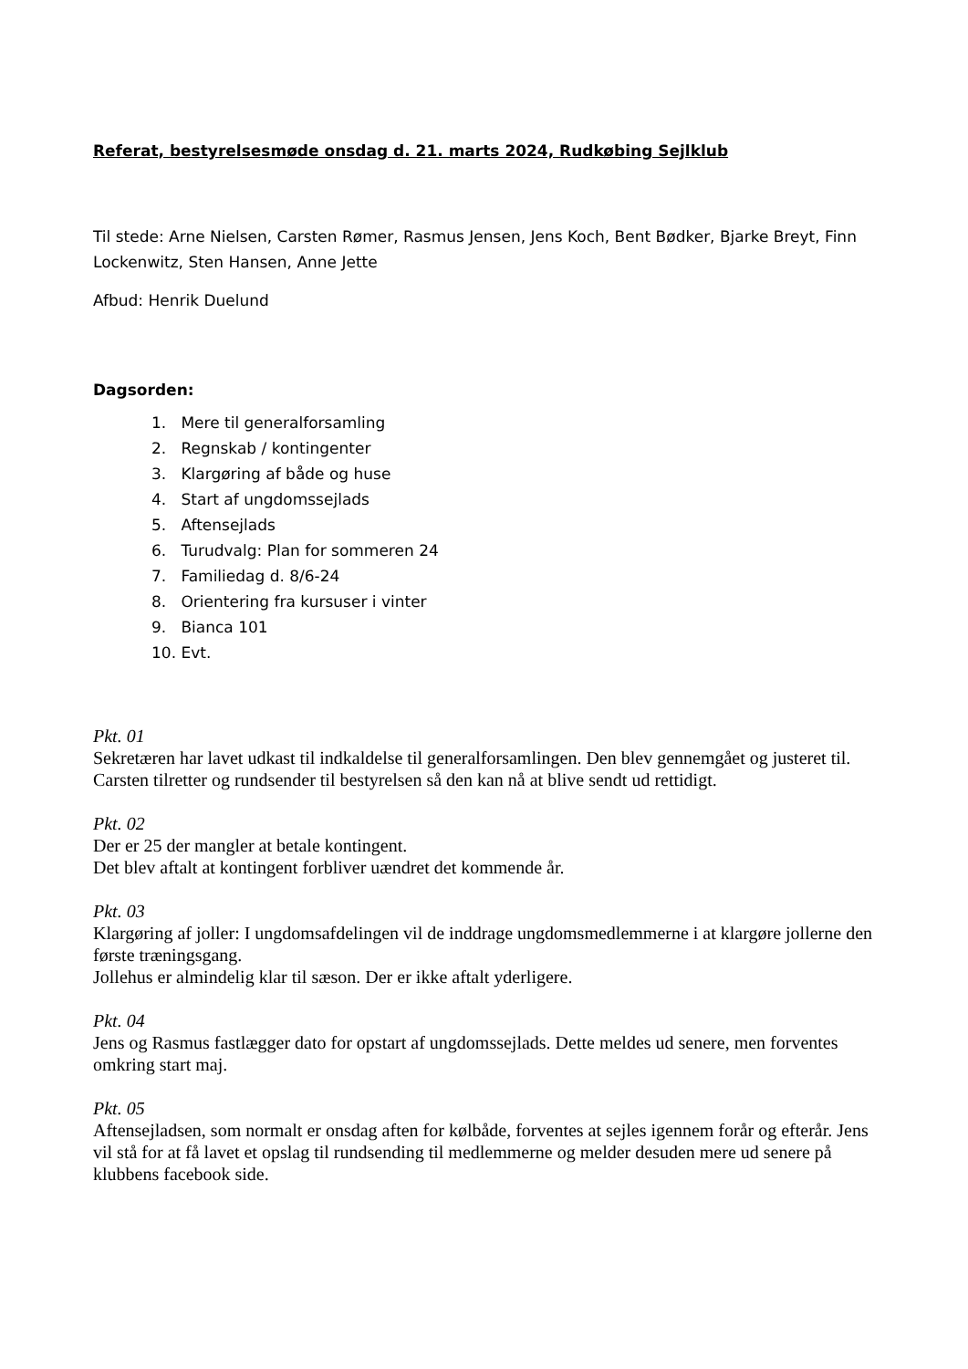Referat, bestyrelsesmøde onsdag d. 21. marts 2024, Rudkøbing Sejlklub
Til stede: Arne Nielsen, Carsten Rømer, Rasmus Jensen, Jens Koch, Bent Bødker, Bjarke Breyt, Finn Lockenwitz, Sten Hansen, Anne Jette
Afbud: Henrik Duelund
Dagsorden:
1. Mere til generalforsamling
2. Regnskab / kontingenter
3. Klargøring af både og huse
4. Start af ungdomssejlads
5. Aftensejlads
6. Turudvalg: Plan for sommeren 24
7. Familiedag d. 8/6-24
8. Orientering fra kursuser i vinter
9. Bianca 101
10. Evt.
Pkt. 01
Sekretæren har lavet udkast til indkaldelse til generalforsamlingen. Den blev gennemgået og justeret til. Carsten tilretter og rundsender til bestyrelsen så den kan nå at blive sendt ud rettidigt.
Pkt. 02
Der er 25 der mangler at betale kontingent.
Det blev aftalt at kontingent forbliver uændret det kommende år.
Pkt. 03
Klargøring af joller: I ungdomsafdelingen vil de inddrage ungdomsmedlemmerne i at klargøre jollerne den første træningsgang.
Jollehus er almindelig klar til sæson. Der er ikke aftalt yderligere.
Pkt. 04
Jens og Rasmus fastlægger dato for opstart af ungdomssejlads. Dette meldes ud senere, men forventes omkring start maj.
Pkt. 05
Aftensejladsen, som normalt er onsdag aften for kølbåde, forventes at sejles igennem forår og efterår. Jens vil stå for at få lavet et opslag til rundsending til medlemmerne og melder desuden mere ud senere på klubbens facebook side.